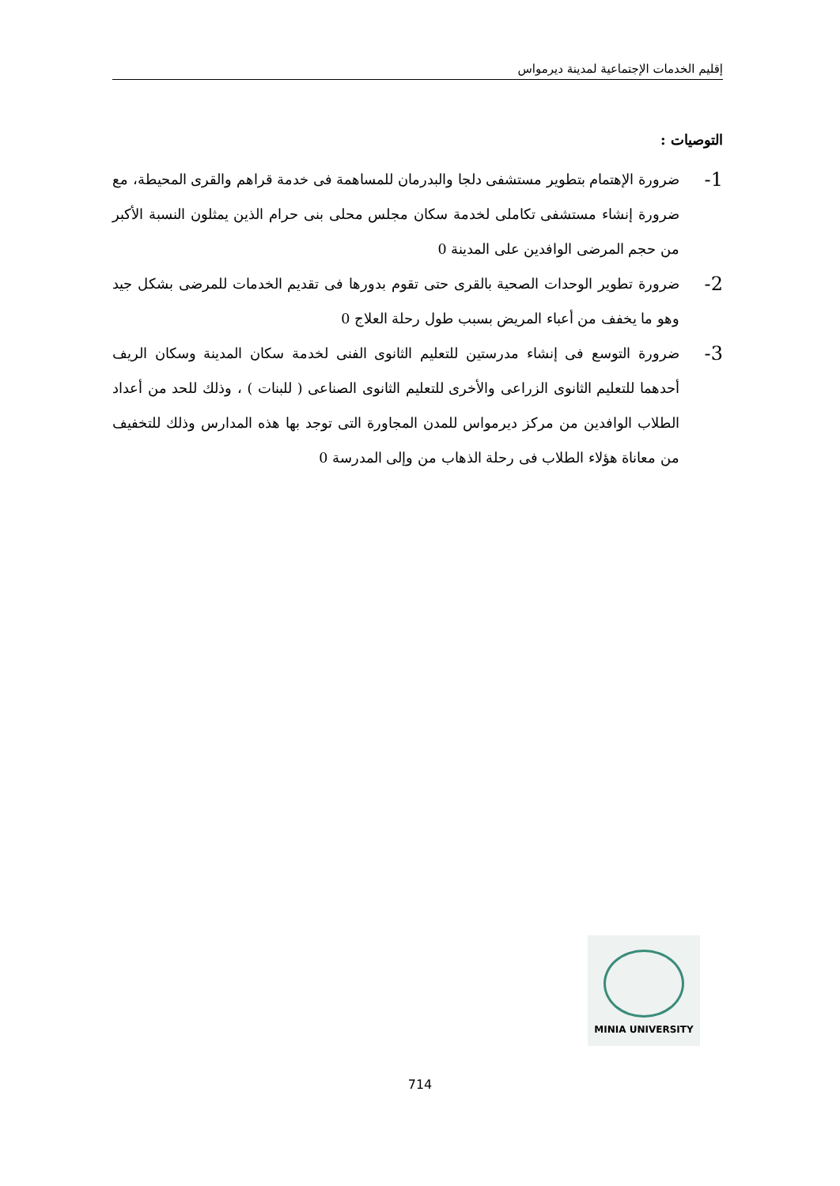إقليم الخدمات الإجتماعية لمدينة ديرمواس
التوصيات :
1-
ضرورة الإهتمام بتطوير مستشفى دلجا والبدرمان للمساهمة فى خدمة قراهم والقرى المحيطة، مع ضرورة إنشاء مستشفى تكاملى لخدمة سكان مجلس محلى بنى حرام الذين يمثلون النسبة الأكبر من حجم المرضى الوافدين على المدينة 0
2-
ضرورة تطوير الوحدات الصحية بالقرى حتى تقوم بدورها فى تقديم الخدمات للمرضى بشكل جيد وهو ما يخفف من أعباء المريض بسبب طول رحلة العلاج 0
3-
ضرورة التوسع فى إنشاء مدرستين للتعليم الثانوى الفنى لخدمة سكان المدينة وسكان الريف أحدهما للتعليم الثانوى الزراعى والأخرى للتعليم الثانوى الصناعى ( للبنات ) ، وذلك للحد من أعداد الطلاب الوافدين من مركز ديرمواس للمدن المجاورة التى توجد بها هذه المدارس وذلك للتخفيف من معاناة هؤلاء الطلاب فى رحلة الذهاب من وإلى المدرسة 0
MINIA UNIVERSITY
714